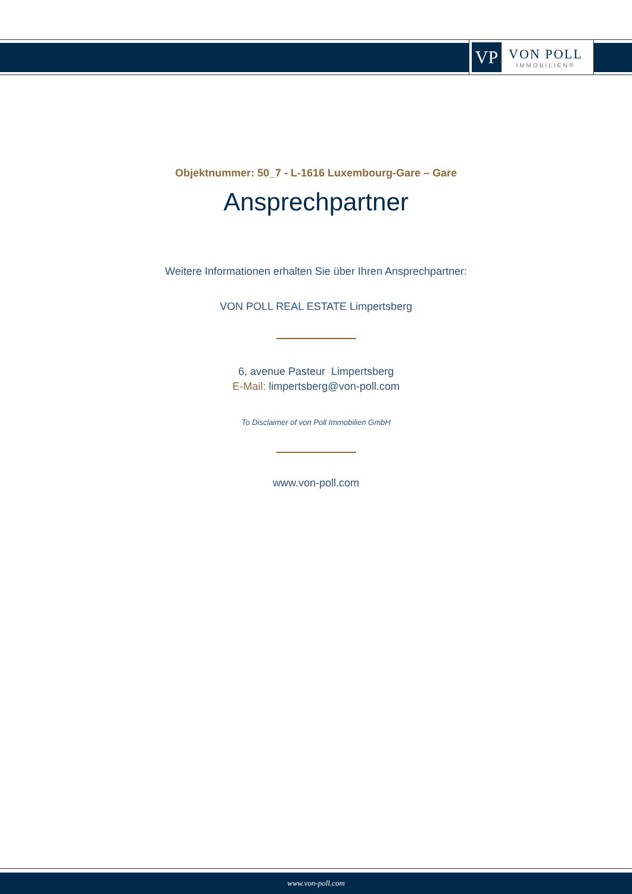VP
VON POLL
IMMOBILIEN®
Objektnummer: 50_7 - L-1616 Luxembourg-Gare – Gare
Ansprechpartner
Weitere Informationen erhalten Sie über Ihren Ansprechpartner:
VON POLL REAL ESTATE Limpertsberg
6, avenue Pasteur Limpertsberg
E-Mail: limpertsberg@von-poll.com
To Disclaimer of von Poll Immobilien GmbH
www.von-poll.com
www.von-poll.com